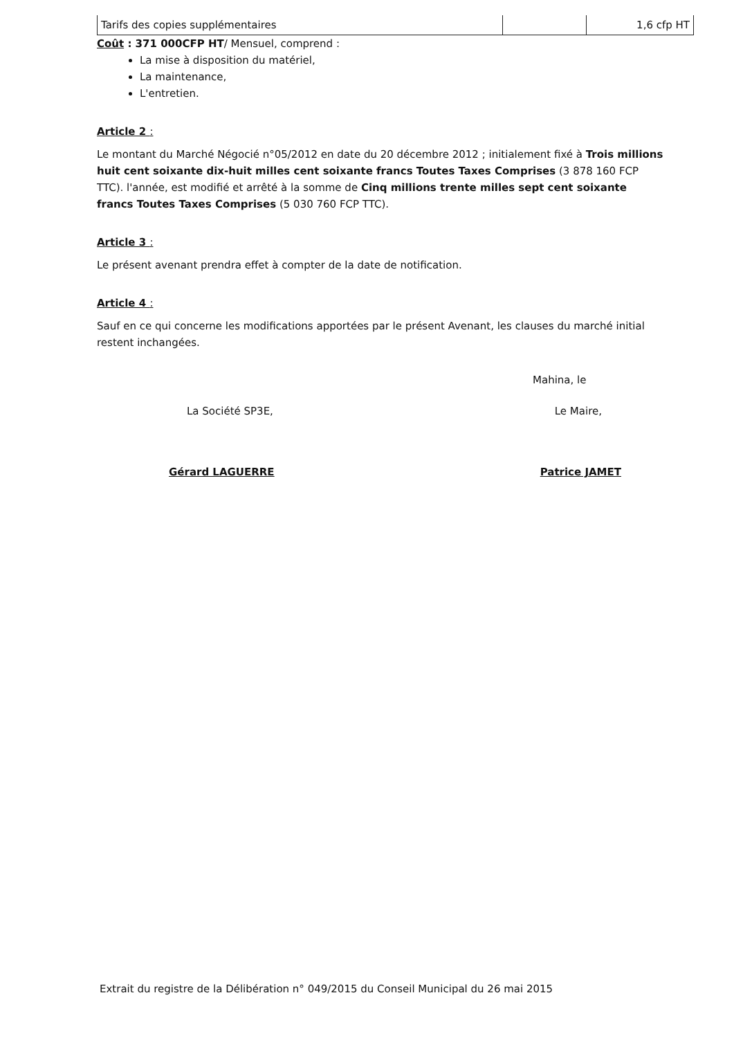| Tarifs des copies supplémentaires | | 1,6 cfp HT |
Coût : 371 000CFP HT/ Mensuel, comprend :
La mise à disposition du matériel,
La maintenance,
L'entretien.
Article 2 :
Le montant du Marché Négocié n°05/2012 en date du 20 décembre 2012 ; initialement fixé à Trois millions huit cent soixante dix-huit milles cent soixante francs Toutes Taxes Comprises (3 878 160 FCP TTC). l'année, est modifié et arrêté à la somme de Cinq millions trente milles sept cent soixante francs Toutes Taxes Comprises (5 030 760 FCP TTC).
Article 3 :
Le présent avenant prendra effet à compter de la date de notification.
Article 4 :
Sauf en ce qui concerne les modifications apportées par le présent Avenant, les clauses du marché initial restent inchangées.
Mahina, le
La Société SP3E, Le Maire,
Gérard LAGUERRE Patrice JAMET
Extrait du registre de la Délibération n° 049/2015 du Conseil Municipal du 26 mai 2015